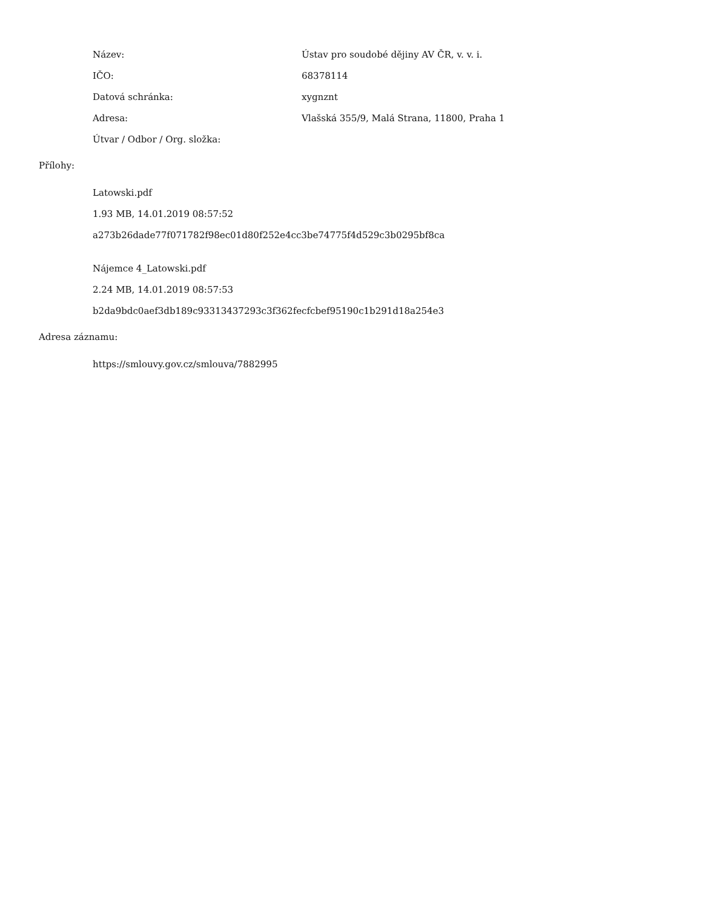Název:
Ústav pro soudobé dějiny AV ČR, v. v. i.
IČO: 68378114
Datová schránka: xygnznt
Adresa:
Vlašská 355/9, Malá Strana, 11800, Praha 1
Útvar / Odbor / Org. složka:
Přílohy:
Latowski.pdf
1.93 MB, 14.01.2019 08:57:52
a273b26dade77f071782f98ec01d80f252e4cc3be74775f4d529c3b0295bf8ca
Nájemce 4_Latowski.pdf
2.24 MB, 14.01.2019 08:57:53
b2da9bdc0aef3db189c93313437293c3f362fecfcbef95190c1b291d18a254e3
Adresa záznamu:
https://smlouvy.gov.cz/smlouva/7882995